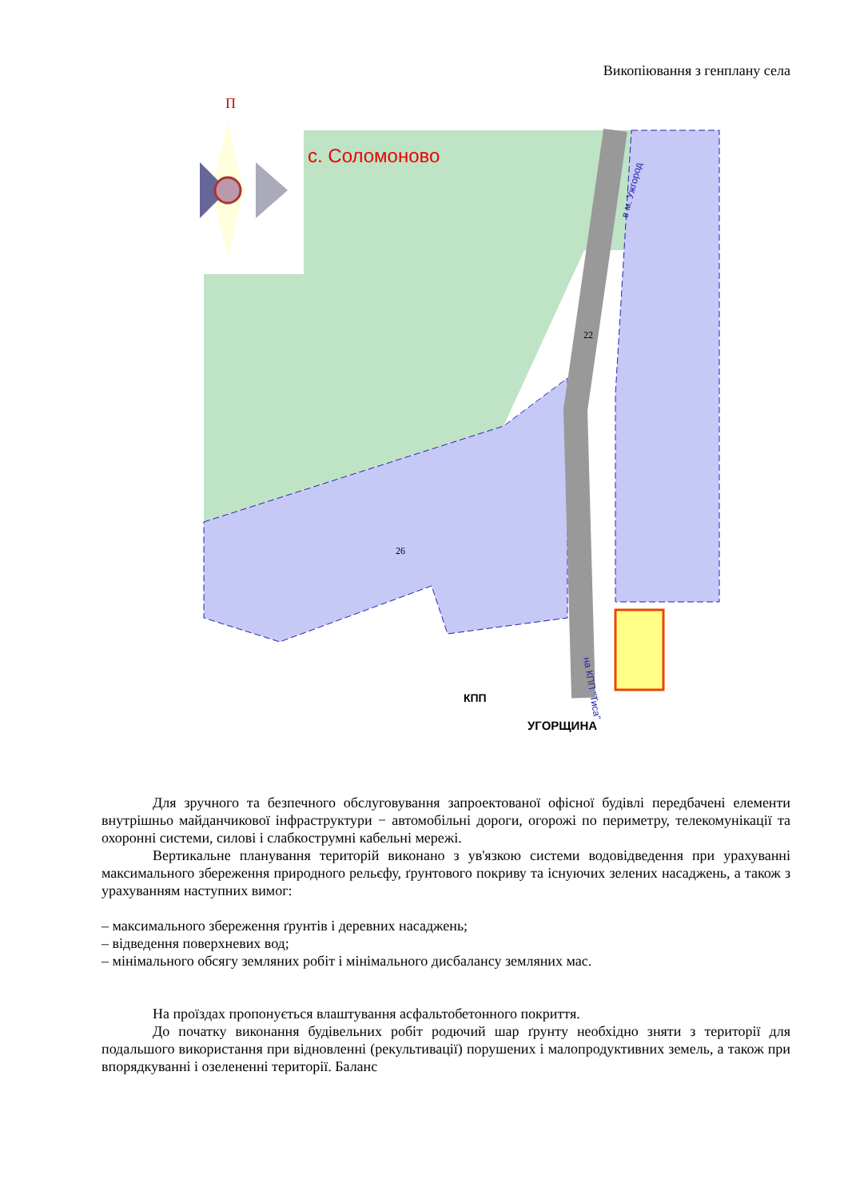Викопіювання з генплану села
П
с. Соломоново
на КПП "Тиса"
в м. Ужгород
22
26
КПП
УГОРЩИНА
Для зручного та безпечного обслуговування запроектованої офісної будівлі передбачені елементи внутрішньо майданчикової інфраструктури − автомобільні дороги, огорожі по периметру, телекомунікації та охоронні системи, силові і слабкострумні кабельні мережі.
Вертикальне планування територій виконано з ув'язкою системи водовідведення при урахуванні максимального збереження природного рельєфу, ґрунтового покриву та існуючих зелених насаджень, а також з урахуванням наступних вимог:
– максимального збереження ґрунтів і деревних насаджень;
– відведення поверхневих вод;
– мінімального обсягу земляних робіт і мінімального дисбалансу земляних мас.
На проїздах пропонується влаштування асфальтобетонного покриття.
До початку виконання будівельних робіт родючий шар ґрунту необхідно зняти з території для подальшого використання при відновленні (рекультивації) порушених і малопродуктивних земель, а також при впорядкуванні і озелененні території. Баланс